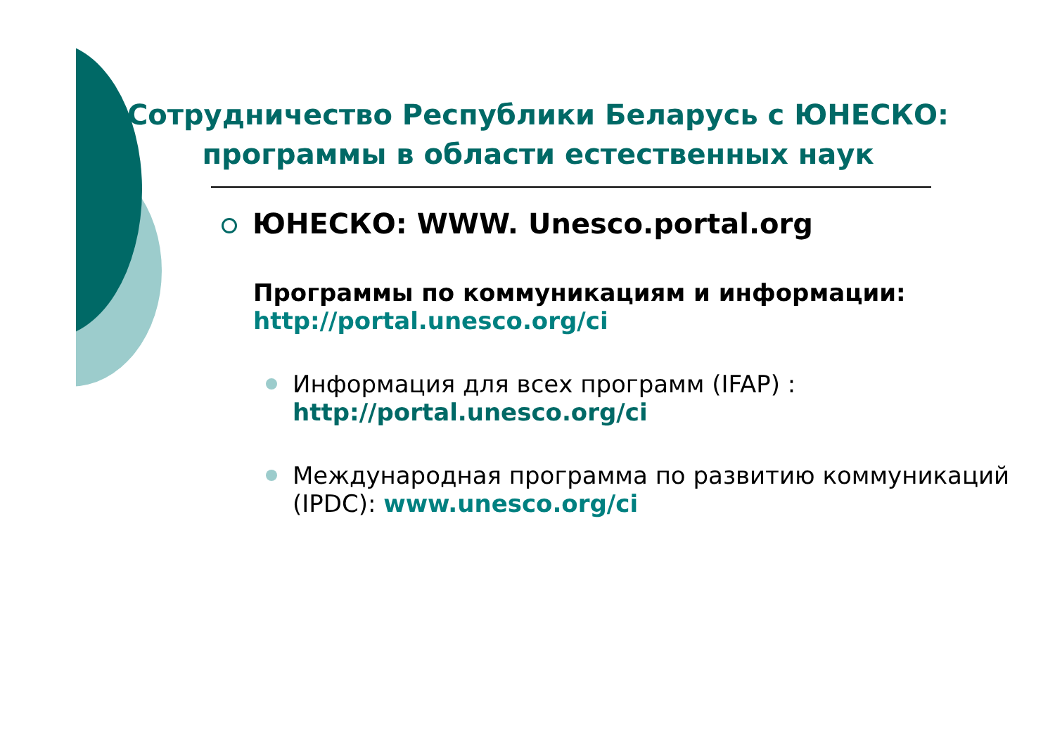Сотрудничество Республики Беларусь с ЮНЕСКО: программы в области естественных наук
ЮНЕСКО: WWW. Unesco.portal.org
Программы по коммуникациям и информации: http://portal.unesco.org/ci
Информация для всех программ (IFAP) :
http://portal.unesco.org/ci
Международная программа по развитию коммуникаций (IPDC): www.unesco.org/ci